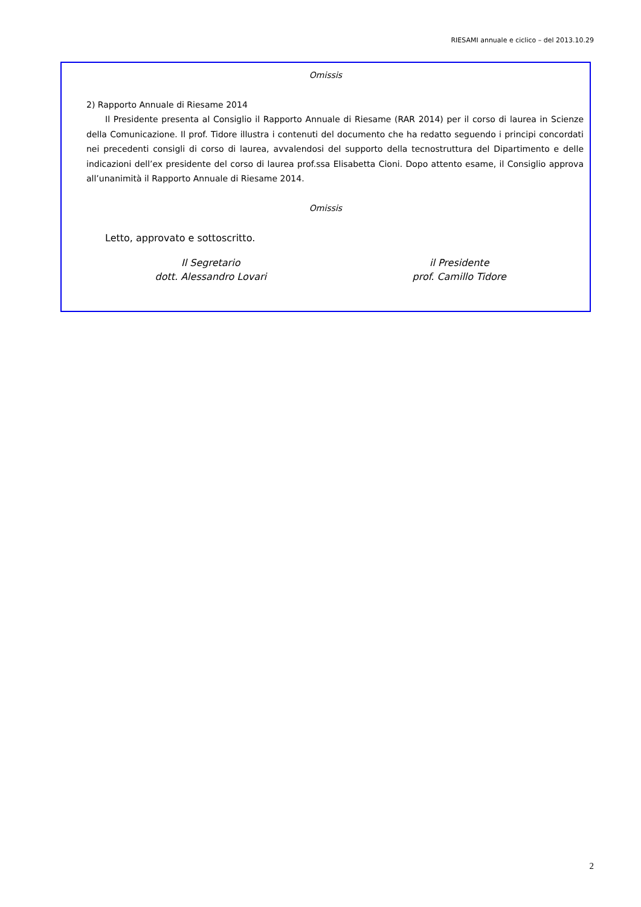RIESAMI annuale e ciclico – del 2013.10.29
Omissis
2) Rapporto Annuale di Riesame 2014
Il Presidente presenta al Consiglio il Rapporto Annuale di Riesame (RAR 2014) per il corso di laurea in Scienze della Comunicazione. Il prof. Tidore illustra i contenuti del documento che ha redatto seguendo i principi concordati nei precedenti consigli di corso di laurea, avvalendosi del supporto della tecnostruttura del Dipartimento e delle indicazioni dell’ex presidente del corso di laurea prof.ssa Elisabetta Cioni. Dopo attento esame, il Consiglio approva all’unanimità il Rapporto Annuale di Riesame 2014.
Omissis
Letto, approvato e sottoscritto.
Il Segretario
dott. Alessandro Lovari
il Presidente
prof. Camillo Tidore
2